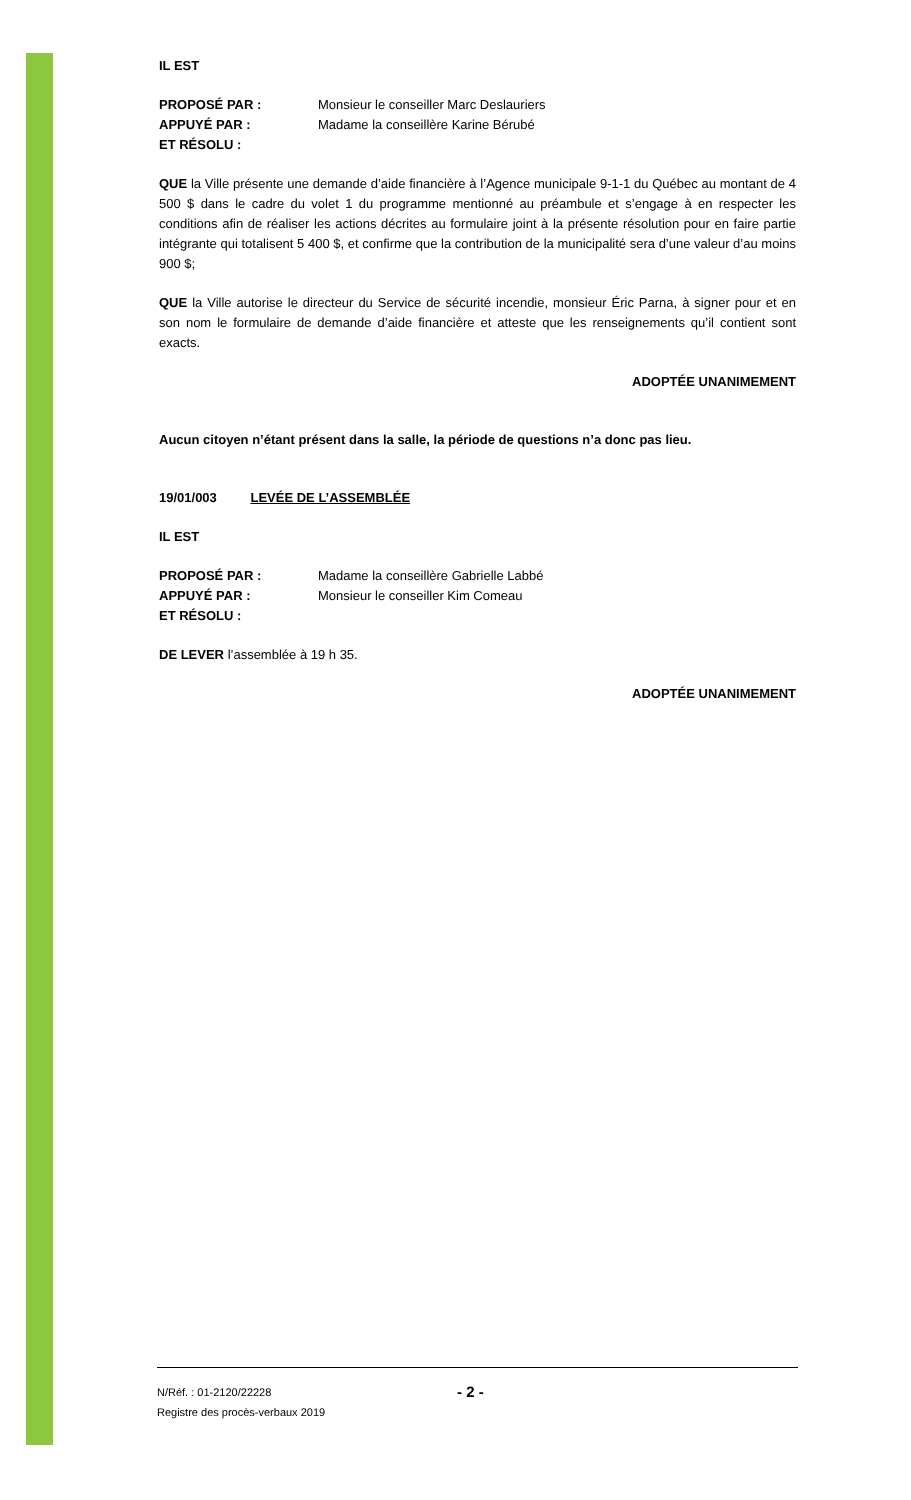IL EST
PROPOSÉ PAR : Monsieur le conseiller Marc Deslauriers
APPUYÉ PAR : Madame la conseillère Karine Bérubé
ET RÉSOLU :
QUE la Ville présente une demande d’aide financière à l’Agence municipale 9-1-1 du Québec au montant de 4 500 $ dans le cadre du volet 1 du programme mentionné au préambule et s’engage à en respecter les conditions afin de réaliser les actions décrites au formulaire joint à la présente résolution pour en faire partie intégrante qui totalisent 5 400 $, et confirme que la contribution de la municipalité sera d’une valeur d’au moins 900 $;
QUE la Ville autorise le directeur du Service de sécurité incendie, monsieur Éric Parna, à signer pour et en son nom le formulaire de demande d’aide financière et atteste que les renseignements qu’il contient sont exacts.
ADOPTÉE UNANIMEMENT
Aucun citoyen n’étant présent dans la salle, la période de questions n’a donc pas lieu.
19/01/003 LEVÉE DE L’ASSEMBLÉE
IL EST
PROPOSÉ PAR : Madame la conseillère Gabrielle Labbé
APPUYÉ PAR : Monsieur le conseiller Kim Comeau
ET RÉSOLU :
DE LEVER l’assemblée à 19 h 35.
ADOPTÉE UNANIMEMENT
N/Réf. : 01-2120/22228 - 2 -
Registre des procès-verbaux 2019